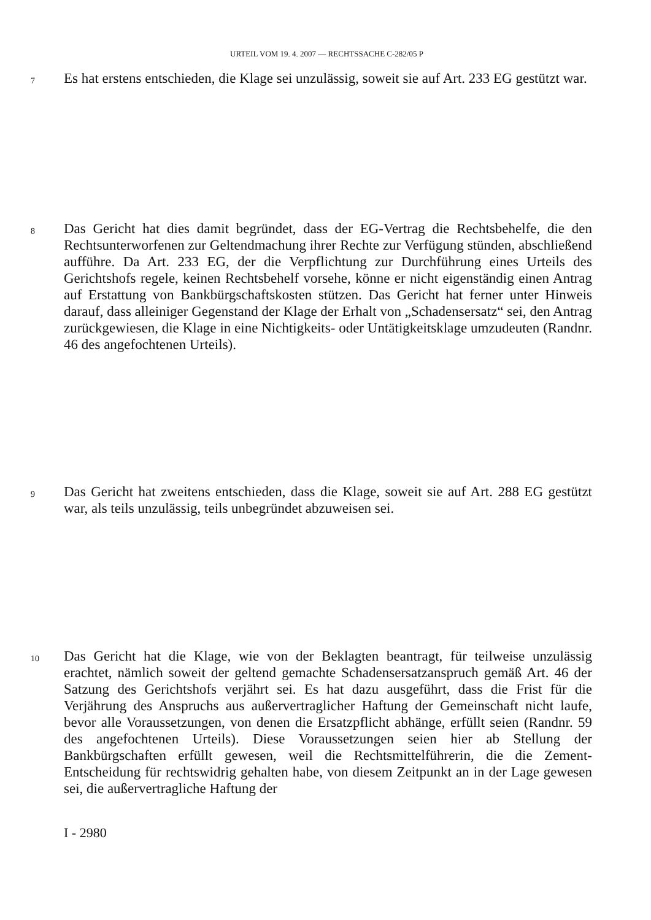URTEIL VOM 19. 4. 2007 — RECHTSSACHE C-282/05 P
7
Es hat erstens entschieden, die Klage sei unzulässig, soweit sie auf Art. 233 EG gestützt war.
8
Das Gericht hat dies damit begründet, dass der EG-Vertrag die Rechtsbehelfe, die den Rechtsunterworfenen zur Geltendmachung ihrer Rechte zur Verfügung stünden, abschließend aufführe. Da Art. 233 EG, der die Verpflichtung zur Durchführung eines Urteils des Gerichtshofs regele, keinen Rechtsbehelf vorsehe, könne er nicht eigenständig einen Antrag auf Erstattung von Bankbürgschaftskosten stützen. Das Gericht hat ferner unter Hinweis darauf, dass alleiniger Gegenstand der Klage der Erhalt von „Schadensersatz“ sei, den Antrag zurückgewiesen, die Klage in eine Nichtigkeits- oder Untätigkeitsklage umzudeuten (Randnr. 46 des angefochtenen Urteils).
9
Das Gericht hat zweitens entschieden, dass die Klage, soweit sie auf Art. 288 EG gestützt war, als teils unzulässig, teils unbegründet abzuweisen sei.
10
Das Gericht hat die Klage, wie von der Beklagten beantragt, für teilweise unzulässig erachtet, nämlich soweit der geltend gemachte Schadensersatzanspruch gemäß Art. 46 der Satzung des Gerichtshofs verjährt sei. Es hat dazu ausgeführt, dass die Frist für die Verjährung des Anspruchs aus außervertraglicher Haftung der Gemeinschaft nicht laufe, bevor alle Voraussetzungen, von denen die Ersatzpflicht abhänge, erfüllt seien (Randnr. 59 des angefochtenen Urteils). Diese Voraussetzungen seien hier ab Stellung der Bankbürgschaften erfüllt gewesen, weil die Rechtsmittelführerin, die die Zement-Entscheidung für rechtswidrig gehalten habe, von diesem Zeitpunkt an in der Lage gewesen sei, die außervertragliche Haftung der
I - 2980